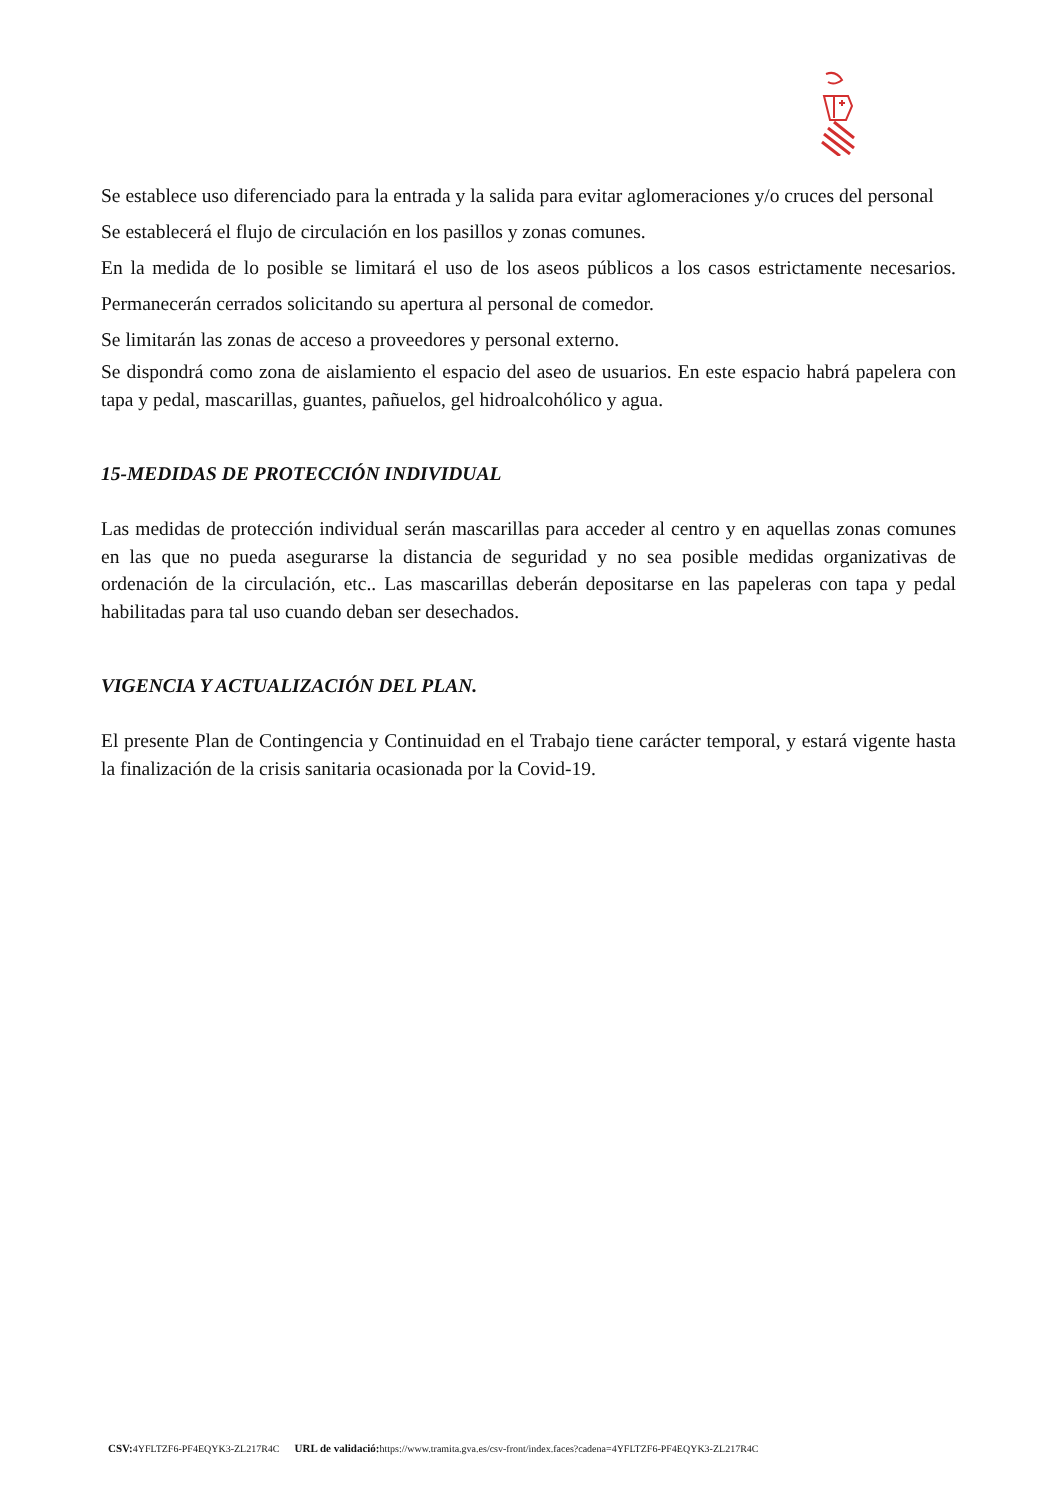Se establece uso diferenciado para la entrada y la salida para evitar aglomeraciones y/o cruces del personal
Se establecerá el flujo de circulación en los pasillos y zonas comunes.
En la medida de lo posible se limitará el uso de los aseos públicos a los casos estrictamente necesarios. Permanecerán cerrados solicitando su apertura al personal de comedor.
Se limitarán las zonas de acceso a proveedores y personal externo.
Se dispondrá como zona de aislamiento el espacio del aseo de usuarios. En este espacio habrá papelera con tapa y pedal, mascarillas, guantes, pañuelos, gel hidroalcohólico y agua.
15-MEDIDAS DE PROTECCIÓN INDIVIDUAL
Las medidas de protección individual serán mascarillas para acceder al centro y en aquellas zonas comunes en las que no pueda asegurarse la distancia de seguridad y no sea posible medidas organizativas de ordenación de la circulación, etc.. Las mascarillas deberán depositarse en las papeleras con tapa y pedal habilitadas para tal uso cuando deban ser desechados.
VIGENCIA Y ACTUALIZACIÓN DEL PLAN.
El presente Plan de Contingencia y Continuidad en el Trabajo tiene carácter temporal, y estará vigente hasta la finalización de la crisis sanitaria ocasionada por la Covid-19.
CSV: 4YFLTZF6-PF4EQYK3-ZL217R4C URL de validació: https://www.tramita.gva.es/csv-front/index.faces?cadena=4YFLTZF6-PF4EQYK3-ZL217R4C